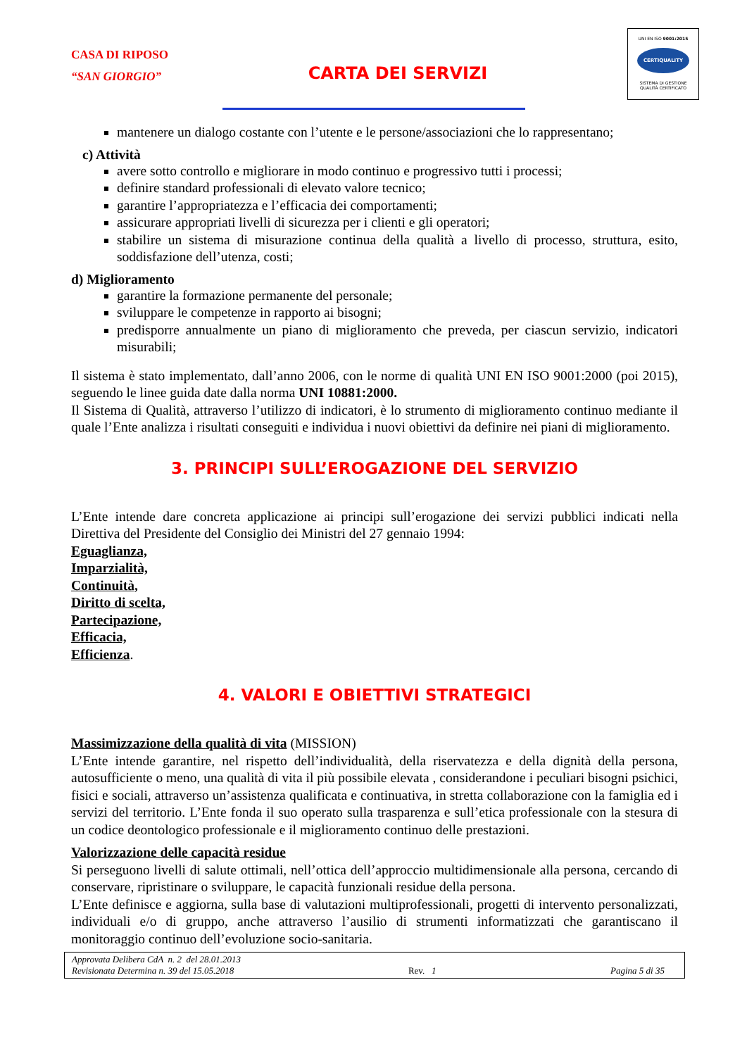CASA DI RIPOSO
“SAN GIORGIO”
CARTA DEI SERVIZI
UNI EN ISO 9001:2015
CERTIQUALITY
SISTEMA DI GESTIONE
QUALITÀ CERTIFICATO
mantenere un dialogo costante con l’utente e le persone/associazioni che lo rappresentano;
c) Attività
avere sotto controllo e migliorare in modo continuo e progressivo tutti i processi;
definire standard professionali di elevato valore tecnico;
garantire l’appropriatezza e l’efficacia dei comportamenti;
assicurare appropriati livelli di sicurezza per i clienti e gli operatori;
stabilire un sistema di misurazione continua della qualità a livello di processo, struttura, esito, soddisfazione dell’utenza, costi;
d) Miglioramento
garantire la formazione permanente del personale;
sviluppare le competenze in rapporto ai bisogni;
predisporre annualmente un piano di miglioramento che preveda, per ciascun servizio, indicatori misurabili;
Il sistema è stato implementato, dall’anno 2006, con le norme di qualità UNI EN ISO 9001:2000 (poi 2015), seguendo le linee guida date dalla norma UNI 10881:2000.
Il Sistema di Qualità, attraverso l’utilizzo di indicatori, è lo strumento di miglioramento continuo mediante il quale l’Ente analizza i risultati conseguiti e individua i nuovi obiettivi da definire nei piani di miglioramento.
3. PRINCIPI SULL’EROGAZIONE DEL SERVIZIO
L’Ente intende dare concreta applicazione ai principi sull’erogazione dei servizi pubblici indicati nella Direttiva del Presidente del Consiglio dei Ministri del 27 gennaio 1994:
Eguaglianza,
Imparzialità,
Continuità,
Diritto di scelta,
Partecipazione,
Efficacia,
Efficienza.
4. VALORI E OBIETTIVI STRATEGICI
Massimizzazione della qualità di vita (MISSION)
L’Ente intende garantire, nel rispetto dell’individualità, della riservatezza e della dignità della persona, autosufficiente o meno, una qualità di vita il più possibile elevata , considerandone i peculiari bisogni psichici, fisici e sociali, attraverso un’assistenza qualificata e continuativa, in stretta collaborazione con la famiglia ed i servizi del territorio. L’Ente fonda il suo operato sulla trasparenza e sull’etica professionale con la stesura di un codice deontologico professionale e il miglioramento continuo delle prestazioni.
Valorizzazione delle capacità residue
Si perseguono livelli di salute ottimali, nell’ottica dell’approccio multidimensionale alla persona, cercando di conservare, ripristinare o sviluppare, le capacità funzionali residue della persona.
L’Ente definisce e aggiorna, sulla base di valutazioni multiprofessionali, progetti di intervento personalizzati, individuali e/o di gruppo, anche attraverso l’ausilio di strumenti informatizzati che garantiscano il monitoraggio continuo dell’evoluzione socio-sanitaria.
Approvata Delibera CdA n. 2 del 28.01.2013
Revisionata Determina n. 39 del 15.05.2018 Rev. 1 Pagina 5 di 35